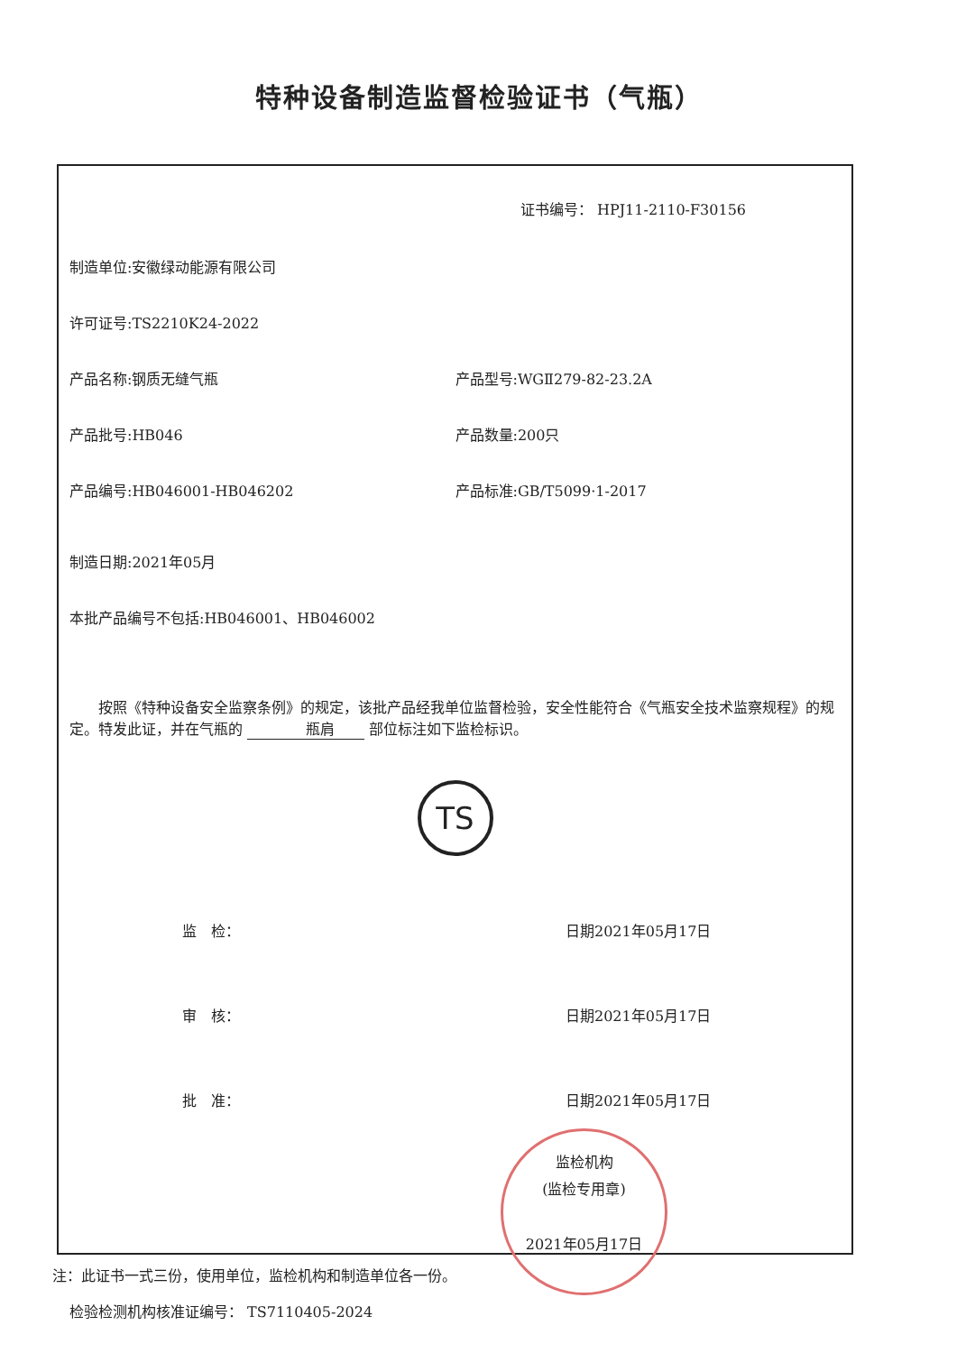特种设备制造监督检验证书（气瓶）
证书编号： HPJ11-2110-F30156
制造单位:安徽绿动能源有限公司
许可证号:TS2210K24-2022
产品名称:钢质无缝气瓶 产品型号:WGⅡ279-82-23.2A
产品批号:HB046 产品数量:200只
产品编号:HB046001-HB046202 产品标准:GB/T5099·1-2017
制造日期:2021年05月
本批产品编号不包括:HB046001、HB046002
按照《特种设备安全监察条例》的规定，该批产品经我单位监督检验，安全性能符合《气瓶安全技术监察规程》的规定。特发此证，并在气瓶的 瓶肩 部位标注如下监检标识。
TS
监　检： 日期2021年05月17日
审　核： 日期2021年05月17日
批　准： 日期2021年05月17日
监检机构
(监检专用章)
2021年05月17日
检验检测机构核准证编号： TS7110405-2024
注：此证书一式三份，使用单位，监检机构和制造单位各一份。